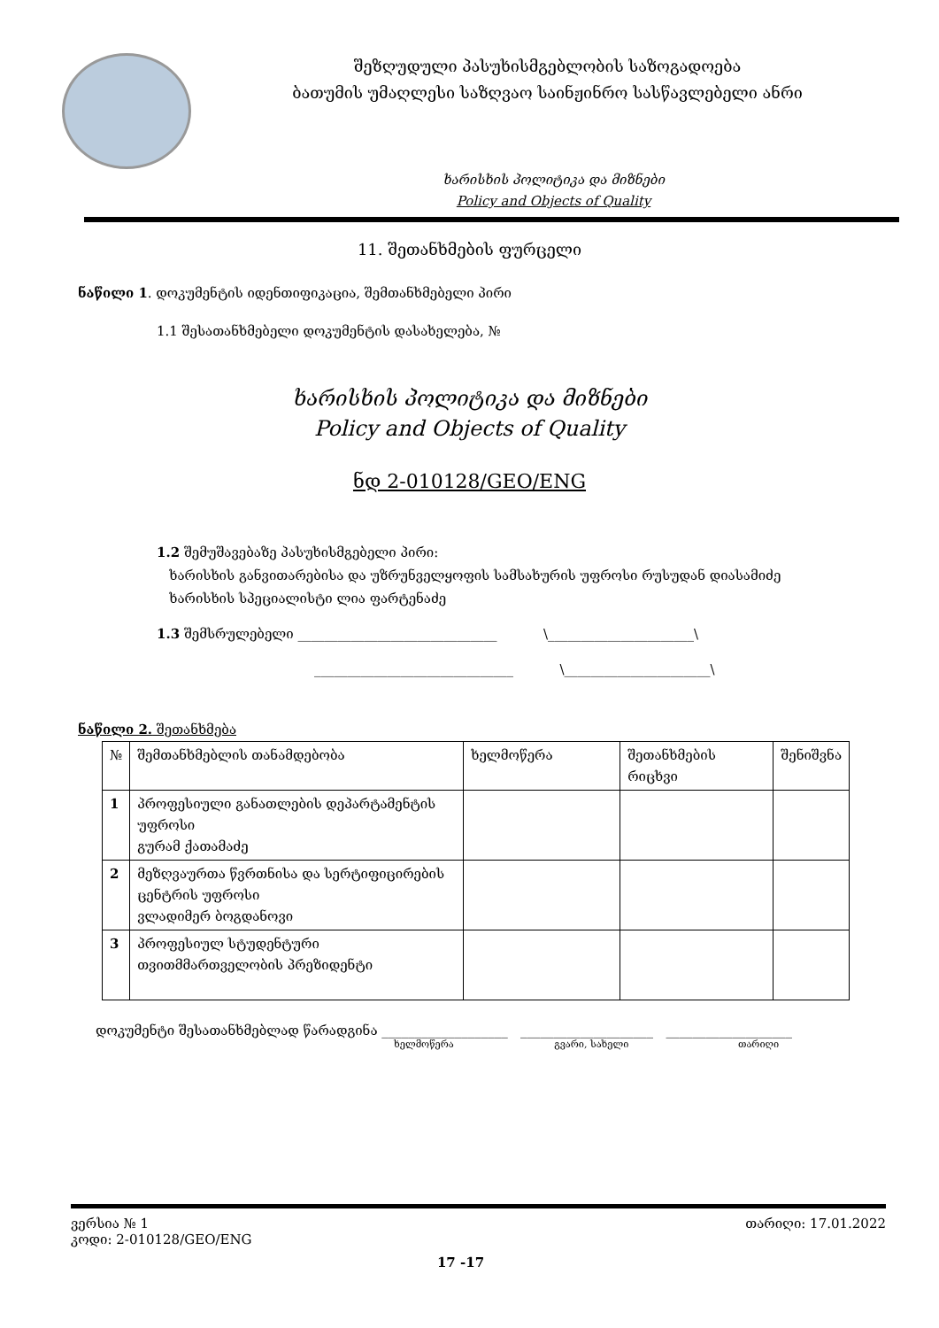შეზღუდული პასუხისმგებლობის საზოგადოება
ბათუმის უმაღლესი საზღვაო საინჟინრო სასწავლებელი ანრი
ხარისხის პოლიტიკა და მიზნები
Policy and Objects of Quality
11. შეთანხმების ფურცელი
ნაწილი 1. დოკუმენტის იდენთიფიკაცია, შემთანხმებელი პირი
1.1 შესათანხმებელი დოკუმენტის დასახელება, №
ხარისხის პოლიტიკა და მიზნები
Policy and Objects of Quality
ნდ 2-010128/GEO/ENG
1.2 შემუშავებაზე პასუხისმგებელი პირი:
ხარისხის განვითარებისა და უზრუნველყოფის სამსახურის უფროსი რუსუდან დიასამიძე
ხარისხის სპეციალისტი ლია ფარტენაძე
1.3 შემსრულებელი ______________________________ \______________________\
______________________________ \______________________\
ნაწილი 2. შეთანხმება
| № | შემთანხმებლის თანამდებობა | ხელმოწერა | შეთანხმების რიცხვი | შენიშვნა |
| --- | --- | --- | --- | --- |
| 1 | პროფესიული განათლების დეპარტამენტის უფროსი გურამ ქათამაძე | | | |
| 2 | მეზღვაურთა წვრთნისა და სერტიფიცირების ცენტრის უფროსი ვლადიმერ ბოგდანოვი | | | |
| 3 | პროფესიულ სტუდენტური თვითმმართველობის პრეზიდენტი | | | |
დოკუმენტი შესათანხმებლად წარადგინა ___________________ ____________________ ___________________
ხელმოწერა გვარი, სახელი თარიღი
ვერსია № 1 თარიღი: 17.01.2022
კოდი: 2-010128/GEO/ENG
17 -17